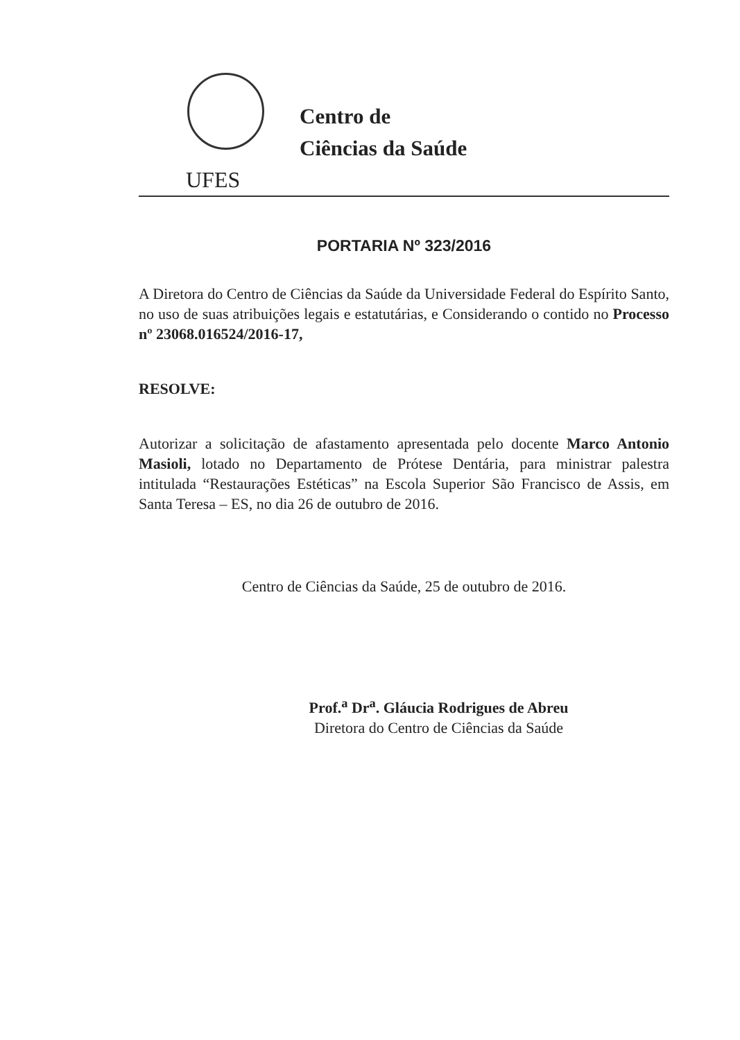Centro de
Ciências da Saúde
UFES
PORTARIA Nº 323/2016
A Diretora do Centro de Ciências da Saúde da Universidade Federal do Espírito Santo, no uso de suas atribuições legais e estatutárias, e Considerando o contido no Processo nº 23068.016524/2016-17,
RESOLVE:
Autorizar a solicitação de afastamento apresentada pelo docente Marco Antonio Masioli, lotado no Departamento de Prótese Dentária, para ministrar palestra intitulada “Restaurações Estéticas” na Escola Superior São Francisco de Assis, em Santa Teresa – ES, no dia 26 de outubro de 2016.
Centro de Ciências da Saúde, 25 de outubro de 2016.
Prof.<sup>a</sup> Dr<sup>a</sup>. Gláucia Rodrigues de Abreu
Diretora do Centro de Ciências da Saúde